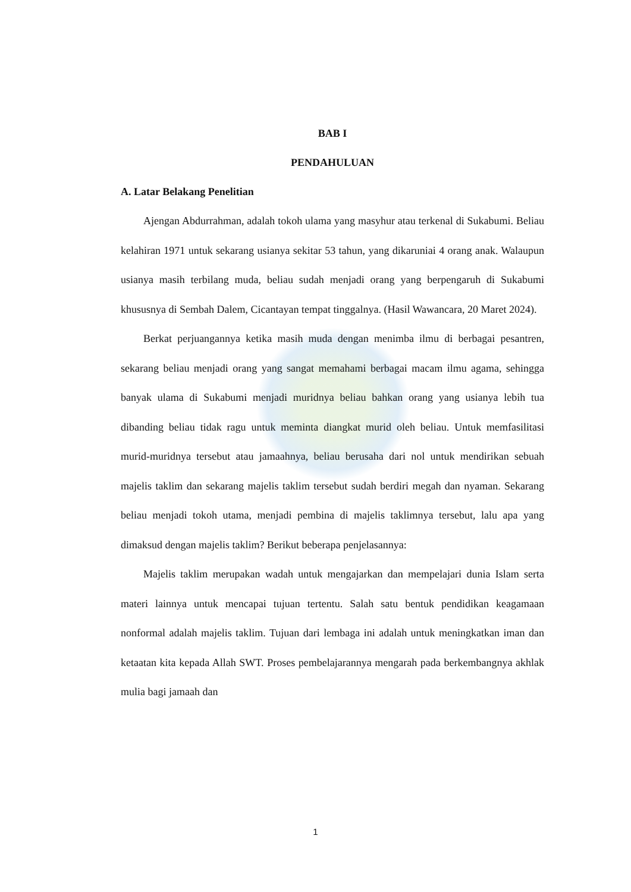BAB I
PENDAHULUAN
A. Latar Belakang Penelitian
Ajengan Abdurrahman, adalah tokoh ulama yang masyhur atau terkenal di Sukabumi. Beliau kelahiran 1971 untuk sekarang usianya sekitar 53 tahun, yang dikaruniai 4 orang anak. Walaupun usianya masih terbilang muda, beliau sudah menjadi orang yang berpengaruh di Sukabumi khususnya di Sembah Dalem, Cicantayan tempat tinggalnya. (Hasil Wawancara, 20 Maret 2024).
Berkat perjuangannya ketika masih muda dengan menimba ilmu di berbagai pesantren, sekarang beliau menjadi orang yang sangat memahami berbagai macam ilmu agama, sehingga banyak ulama di Sukabumi menjadi muridnya beliau bahkan orang yang usianya lebih tua dibanding beliau tidak ragu untuk meminta diangkat murid oleh beliau. Untuk memfasilitasi murid-muridnya tersebut atau jamaahnya, beliau berusaha dari nol untuk mendirikan sebuah majelis taklim dan sekarang majelis taklim tersebut sudah berdiri megah dan nyaman. Sekarang beliau menjadi tokoh utama, menjadi pembina di majelis taklimnya tersebut, lalu apa yang dimaksud dengan majelis taklim? Berikut beberapa penjelasannya:
Majelis taklim merupakan wadah untuk mengajarkan dan mempelajari dunia Islam serta materi lainnya untuk mencapai tujuan tertentu. Salah satu bentuk pendidikan keagamaan nonformal adalah majelis taklim. Tujuan dari lembaga ini adalah untuk meningkatkan iman dan ketaatan kita kepada Allah SWT. Proses pembelajarannya mengarah pada berkembangnya akhlak mulia bagi jamaah dan
1